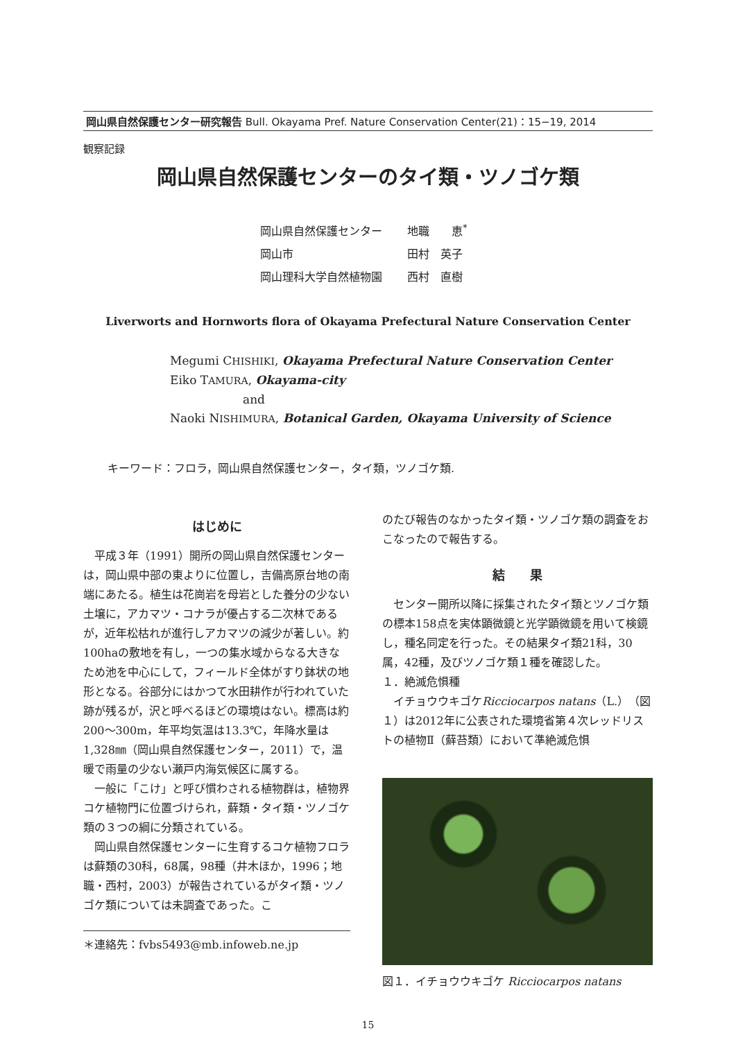岡山県自然保護センター研究報告 Bull. Okayama Pref. Nature Conservation Center(21)：15−19, 2014
観察記録
岡山県自然保護センターのタイ類・ツノゴケ類
岡山県自然保護センター 地職　　恵<sup>*</sup>
岡山市 田村　英子
岡山理科大学自然植物園 西村　直樹
Liverworts and Hornworts flora of Okayama Prefectural Nature Conservation Center
Megumi CHISHIKI, Okayama Prefectural Nature Conservation Center
Eiko TAMURA, Okayama-city
and
Naoki NISHIMURA, Botanical Garden, Okayama University of Science
キーワード：フロラ，岡山県自然保護センター，タイ類，ツノゴケ類.
はじめに
平成３年（1991）開所の岡山県自然保護センターは，岡山県中部の東よりに位置し，吉備高原台地の南端にあたる。植生は花崗岩を母岩とした養分の少ない土壌に，アカマツ・コナラが優占する二次林であるが，近年松枯れが進行しアカマツの減少が著しい。約100haの敷地を有し，一つの集水域からなる大きなため池を中心にして，フィールド全体がすり鉢状の地形となる。谷部分にはかつて水田耕作が行われていた跡が残るが，沢と呼べるほどの環境はない。標高は約200〜300m，年平均気温は13.3℃，年降水量は1,328㎜（岡山県自然保護センター，2011）で，温暖で雨量の少ない瀬戸内海気候区に属する。
一般に「こけ」と呼び慣わされる植物群は，植物界コケ植物門に位置づけられ，蘚類・タイ類・ツノゴケ類の３つの綱に分類されている。
岡山県自然保護センターに生育するコケ植物フロラは蘚類の30科，68属，98種（井木ほか，1996；地職・西村，2003）が報告されているがタイ類・ツノゴケ類については未調査であった。こ
＊連絡先：fvbs5493@mb.infoweb.ne.jp
のたび報告のなかったタイ類・ツノゴケ類の調査をおこなったので報告する。
結　　果
センター開所以降に採集されたタイ類とツノゴケ類の標本158点を実体顕微鏡と光学顕微鏡を用いて検鏡し，種名同定を行った。その結果タイ類21科，30属，42種，及びツノゴケ類１種を確認した。
１．絶滅危惧種
イチョウウキゴケRicciocarpos natans（L.）（図１）は2012年に公表された環境省第４次レッドリストの植物Ⅱ（蘚苔類）において準絶滅危惧
図１．イチョウウキゴケ Ricciocarpos natans
15